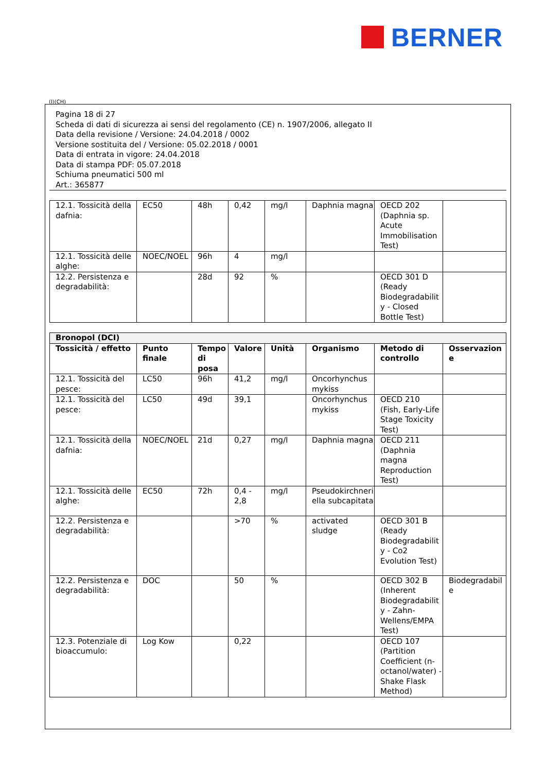BERNER
(I)(CH)
Pagina 18 di 27
Scheda di dati di sicurezza ai sensi del regolamento (CE) n. 1907/2006, allegato II
Data della revisione / Versione: 24.04.2018 / 0002
Versione sostituita del / Versione: 05.02.2018 / 0001
Data di entrata in vigore: 24.04.2018
Data di stampa PDF: 05.07.2018
Schiuma pneumatici 500 ml
Art.: 365877
| 12.1. Tossicità della dafnia: | EC50 | 48h | 0,42 | mg/l | Daphnia magna | OECD 202 (Daphnia sp. Acute Immobilisation Test) | |
| 12.1. Tossicità delle alghe: | NOEC/NOEL | 96h | 4 | mg/l | | | |
| 12.2. Persistenza e degradabilità: | | 28d | 92 | % | | OECD 301 D (Ready Biodegradability - Closed Bottle Test) | |
| Bronopol (DCI) | | | | | | | |
| Tossicità / effetto | Punto finale | Tempo di posa | Valore | Unità | Organismo | Metodo di controllo | Osservazione |
| 12.1. Tossicità del pesce: | LC50 | 96h | 41,2 | mg/l | Oncorhynchus mykiss | | |
| 12.1. Tossicità del pesce: | LC50 | 49d | 39,1 | | Oncorhynchus mykiss | OECD 210 (Fish, Early-Life Stage Toxicity Test) | |
| 12.1. Tossicità della dafnia: | NOEC/NOEL | 21d | 0,27 | mg/l | Daphnia magna | OECD 211 (Daphnia magna Reproduction Test) | |
| 12.1. Tossicità delle alghe: | EC50 | 72h | 0,4 - 2,8 | mg/l | Pseudokirchneriella subcapitata | | |
| 12.2. Persistenza e degradabilità: | | | >70 | % | activated sludge | OECD 301 B (Ready Biodegradability - Co2 Evolution Test) | |
| 12.2. Persistenza e degradabilità: | DOC | | 50 | % | | OECD 302 B (Inherent Biodegradability - Zahn-Wellens/EMPA Test) | Biodegradabile |
| 12.3. Potenziale di bioaccumulo: | Log Kow | | 0,22 | | | OECD 107 (Partition Coefficient (n-octanol/water) - Shake Flask Method) | |